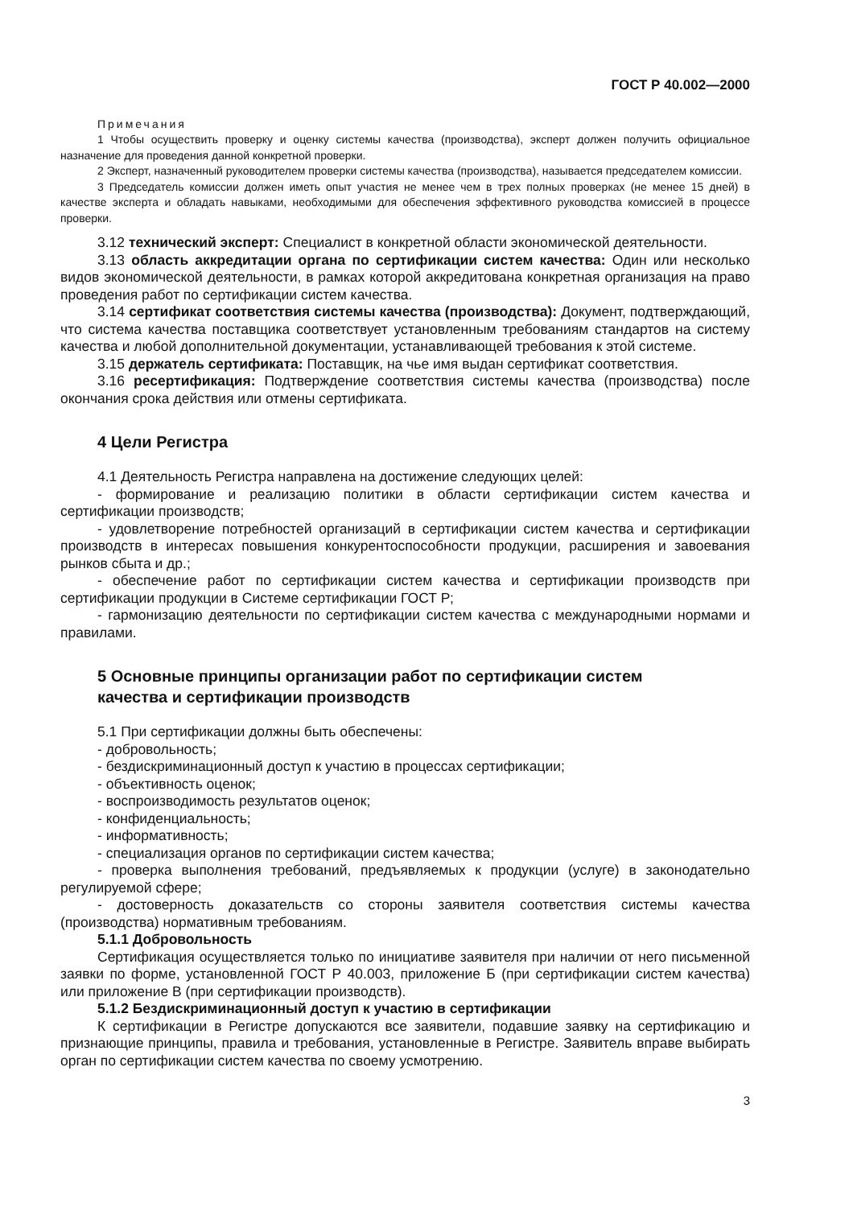ГОСТ Р 40.002—2000
Примечания
1 Чтобы осуществить проверку и оценку системы качества (производства), эксперт должен получить официальное назначение для проведения данной конкретной проверки.
2 Эксперт, назначенный руководителем проверки системы качества (производства), называется председателем комиссии.
3 Председатель комиссии должен иметь опыт участия не менее чем в трех полных проверках (не менее 15 дней) в качестве эксперта и обладать навыками, необходимыми для обеспечения эффективного руководства комиссией в процессе проверки.
3.12 технический эксперт: Специалист в конкретной области экономической деятельности.
3.13 область аккредитации органа по сертификации систем качества: Один или несколько видов экономической деятельности, в рамках которой аккредитована конкретная организация на право проведения работ по сертификации систем качества.
3.14 сертификат соответствия системы качества (производства): Документ, подтверждающий, что система качества поставщика соответствует установленным требованиям стандартов на систему качества и любой дополнительной документации, устанавливающей требования к этой системе.
3.15 держатель сертификата: Поставщик, на чье имя выдан сертификат соответствия.
3.16 ресертификация: Подтверждение соответствия системы качества (производства) после окончания срока действия или отмены сертификата.
4 Цели Регистра
4.1 Деятельность Регистра направлена на достижение следующих целей:
- формирование и реализацию политики в области сертификации систем качества и сертификации производств;
- удовлетворение потребностей организаций в сертификации систем качества и сертификации производств в интересах повышения конкурентоспособности продукции, расширения и завоевания рынков сбыта и др.;
- обеспечение работ по сертификации систем качества и сертификации производств при сертификации продукции в Системе сертификации ГОСТ Р;
- гармонизацию деятельности по сертификации систем качества с международными нормами и правилами.
5 Основные принципы организации работ по сертификации систем
качества и сертификации производств
5.1 При сертификации должны быть обеспечены:
- добровольность;
- бездискриминационный доступ к участию в процессах сертификации;
- объективность оценок;
- воспроизводимость результатов оценок;
- конфиденциальность;
- информативность;
- специализация органов по сертификации систем качества;
- проверка выполнения требований, предъявляемых к продукции (услуге) в законодательно регулируемой сфере;
- достоверность доказательств со стороны заявителя соответствия системы качества (производства) нормативным требованиям.
5.1.1 Добровольность
Сертификация осуществляется только по инициативе заявителя при наличии от него письменной заявки по форме, установленной ГОСТ Р 40.003, приложение Б (при сертификации систем качества) или приложение В (при сертификации производств).
5.1.2 Бездискриминационный доступ к участию в сертификации
К сертификации в Регистре допускаются все заявители, подавшие заявку на сертификацию и признающие принципы, правила и требования, установленные в Регистре. Заявитель вправе выбирать орган по сертификации систем качества по своему усмотрению.
3